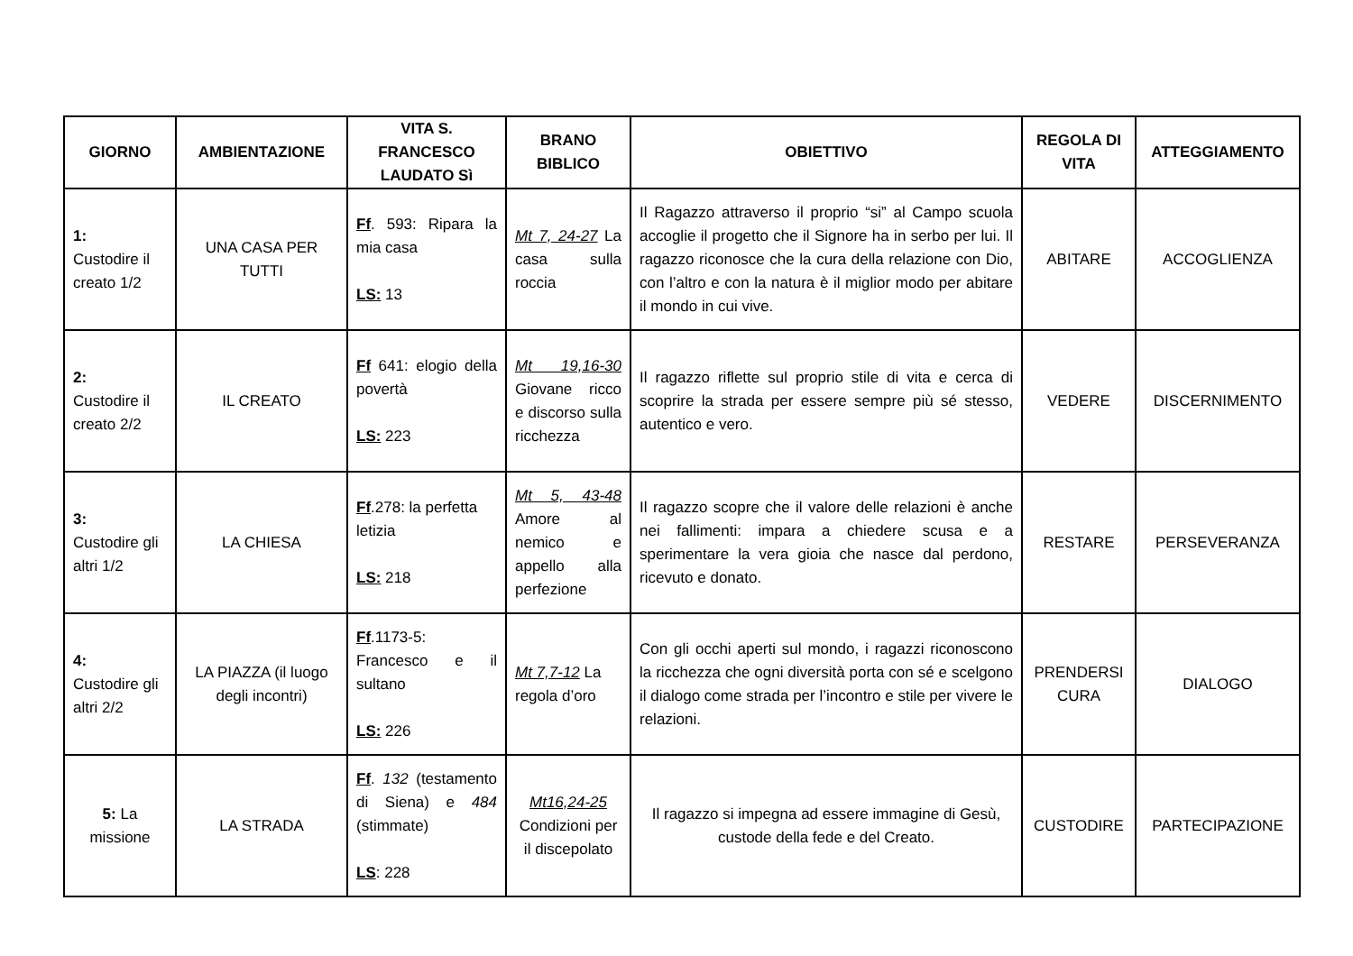| GIORNO | AMBIENTAZIONE | VITA S. FRANCESCO LAUDATO Sì | BRANO BIBLICO | OBIETTIVO | REGOLA DI VITA | ATTEGGIAMENTO |
| --- | --- | --- | --- | --- | --- | --- |
| 1: Custodire il creato 1/2 | UNA CASA PER TUTTI | Ff . 593: Ripara la mia casa LS: 13 | Mt 7, 24-27 La casa sulla roccia | Il Ragazzo attraverso il proprio “si” al Campo scuola accoglie il progetto che il Signore ha in serbo per lui. Il ragazzo riconosce che la cura della relazione con Dio, con l’altro e con la natura è il miglior modo per abitare il mondo in cui vive. | ABITARE | ACCOGLIENZA |
| 2: Custodire il creato 2/2 | IL CREATO | Ff 641: elogio della povertà LS: 223 | Mt 19,16-30 Giovane ricco e discorso sulla ricchezza | Il ragazzo riflette sul proprio stile di vita e cerca di scoprire la strada per essere sempre più sé stesso, autentico e vero. | VEDERE | DISCERNIMENTO |
| 3: Custodire gli altri 1/2 | LA CHIESA | Ff .278: la perfetta letizia LS: 218 | Mt 5, 43-48 Amore al nemico e appello alla perfezione | Il ragazzo scopre che il valore delle relazioni è anche nei fallimenti: impara a chiedere scusa e a sperimentare la vera gioia che nasce dal perdono, ricevuto e donato. | RESTARE | PERSEVERANZA |
| 4: Custodire gli altri 2/2 | LA PIAZZA (il luogo degli incontri) | Ff .1173-5: Francesco e il sultano LS: 226 | Mt 7,7-12 La regola d’oro | Con gli occhi aperti sul mondo, i ragazzi riconoscono la ricchezza che ogni diversità porta con sé e scelgono il dialogo come strada per l’incontro e stile per vivere le relazioni. | PRENDERSI CURA | DIALOGO |
| 5: La missione | LA STRADA | Ff . 132 (testamento di Siena) e 484 (stimmate) LS : 228 | Mt16,24-25 Condizioni per il discepolato | Il ragazzo si impegna ad essere immagine di Gesù, custode della fede e del Creato. | CUSTODIRE | PARTECIPAZIONE |